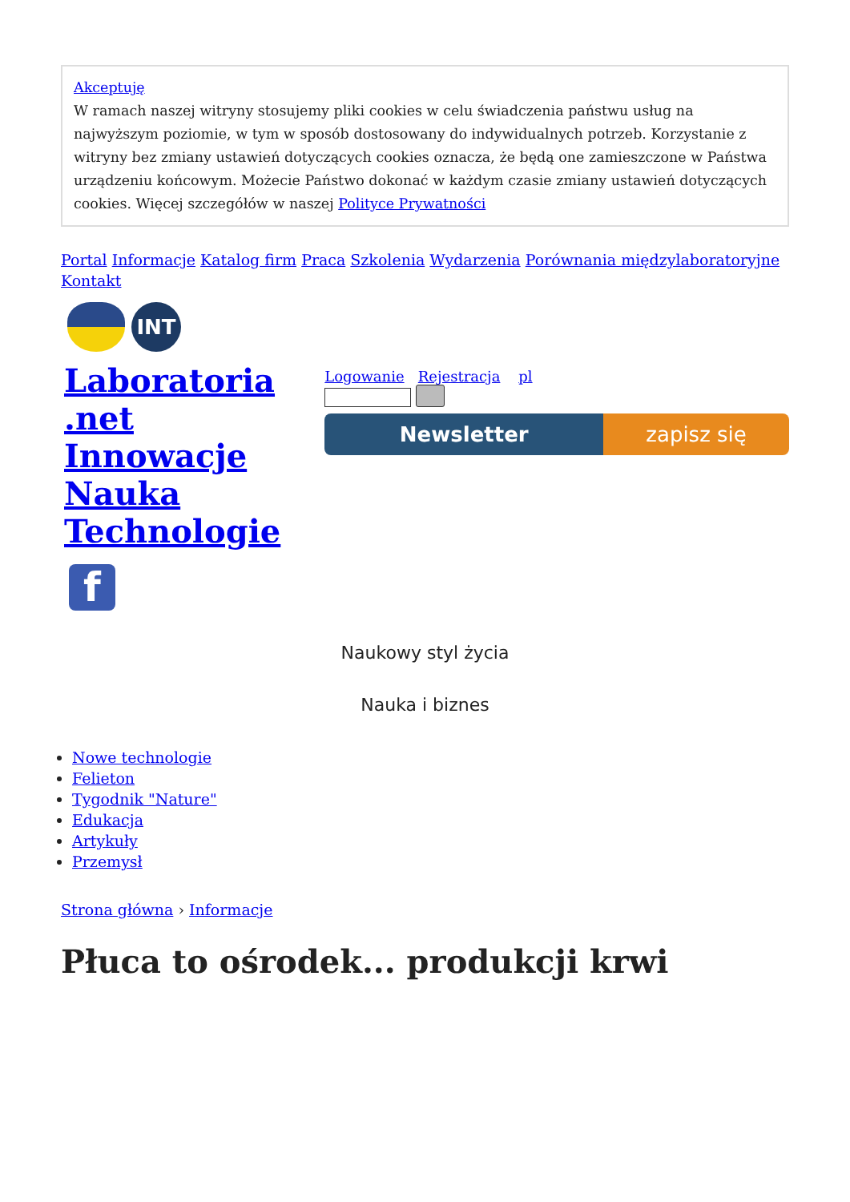Akceptuję
W ramach naszej witryny stosujemy pliki cookies w celu świadczenia państwu usług na najwyższym poziomie, w tym w sposób dostosowany do indywidualnych potrzeb. Korzystanie z witryny bez zmiany ustawień dotyczących cookies oznacza, że będą one zamieszczone w Państwa urządzeniu końcowym. Możecie Państwo dokonać w każdym czasie zmiany ustawień dotyczących cookies. Więcej szczegółów w naszej Polityce Prywatności
Portal Informacje Katalog firm Praca Szkolenia Wydarzenia Porównania międzylaboratoryjne Kontakt
INT
Laboratoria
.net
Innowacje
Nauka
Technologie
f
Logowanie Rejestracja pl
Newsletter zapisz się
Naukowy styl życia
Nauka i biznes
Nowe technologie
Felieton
Tygodnik "Nature"
Edukacja
Artykuły
Przemysł
Strona główna › Informacje
Płuca to ośrodek... produkcji krwi